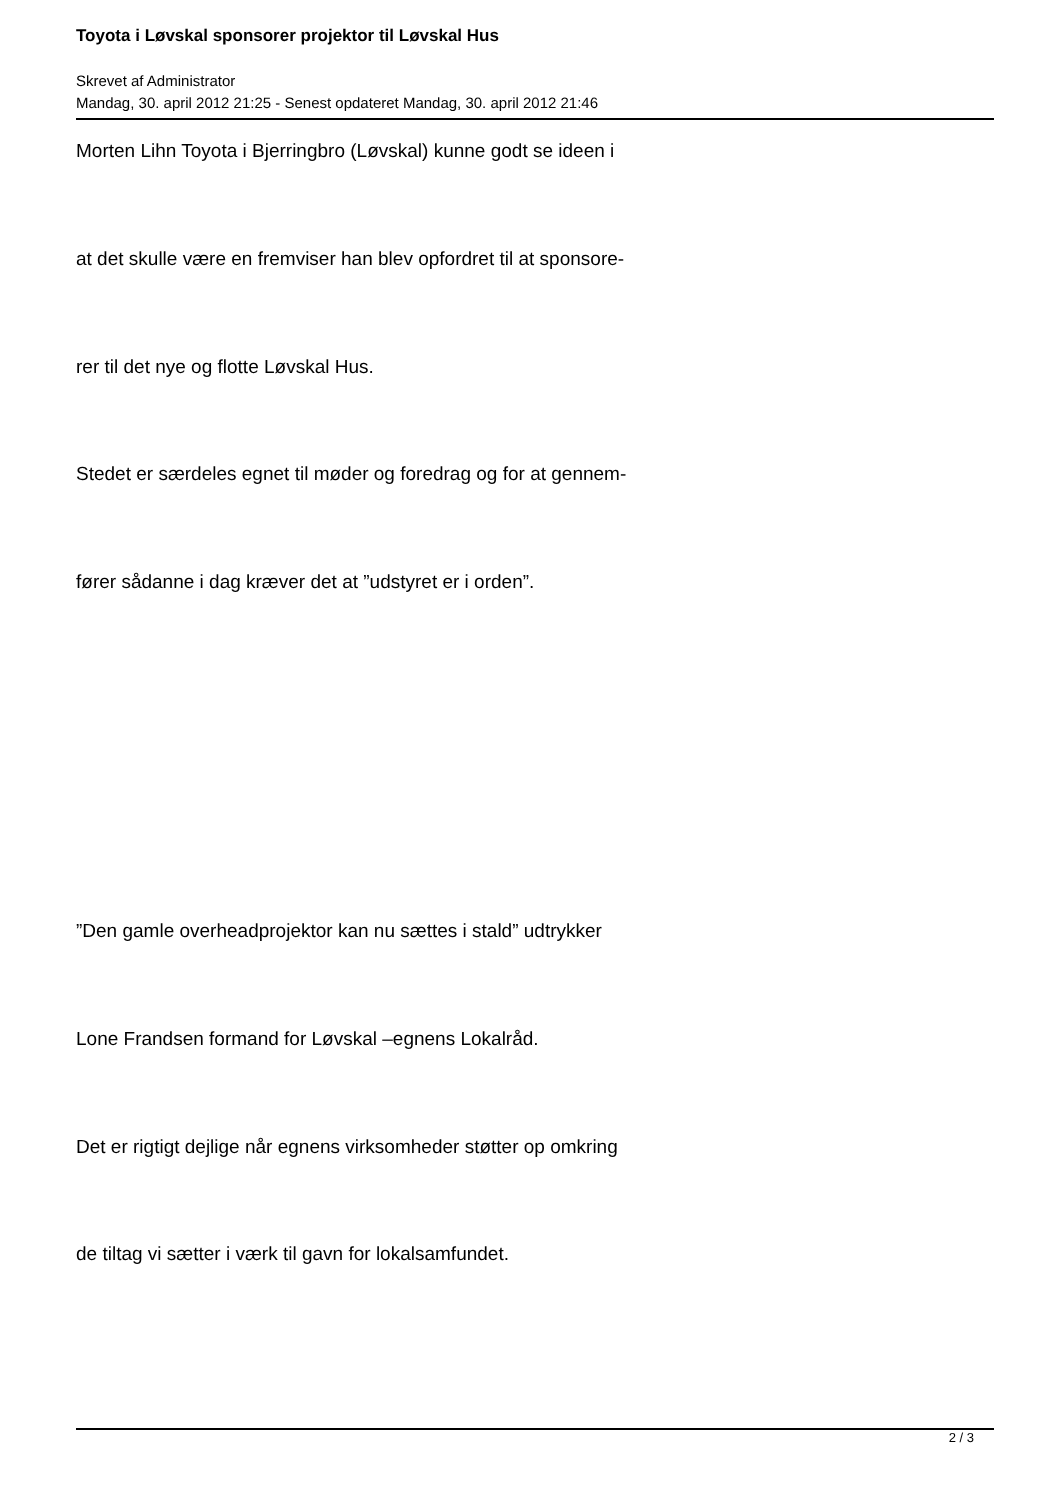Toyota i Løvskal sponsorer projektor til Løvskal Hus
Skrevet af Administrator
Mandag, 30. april 2012 21:25 - Senest opdateret Mandag, 30. april 2012 21:46
Morten Lihn Toyota i Bjerringbro (Løvskal) kunne godt se ideen i
at det skulle være en fremviser han blev opfordret til at sponsore-
rer til det nye og flotte Løvskal Hus.
Stedet er særdeles egnet til møder og foredrag og for at gennem-
fører sådanne i dag kræver det at ”udstyret er i orden”.
”Den gamle overheadprojektor kan nu sættes i stald” udtrykker
Lone Frandsen formand for Løvskal –egnens Lokalråd.
Det er rigtigt dejlige når egnens virksomheder støtter op omkring
de tiltag vi sætter i værk til gavn for lokalsamfundet.
2 / 3